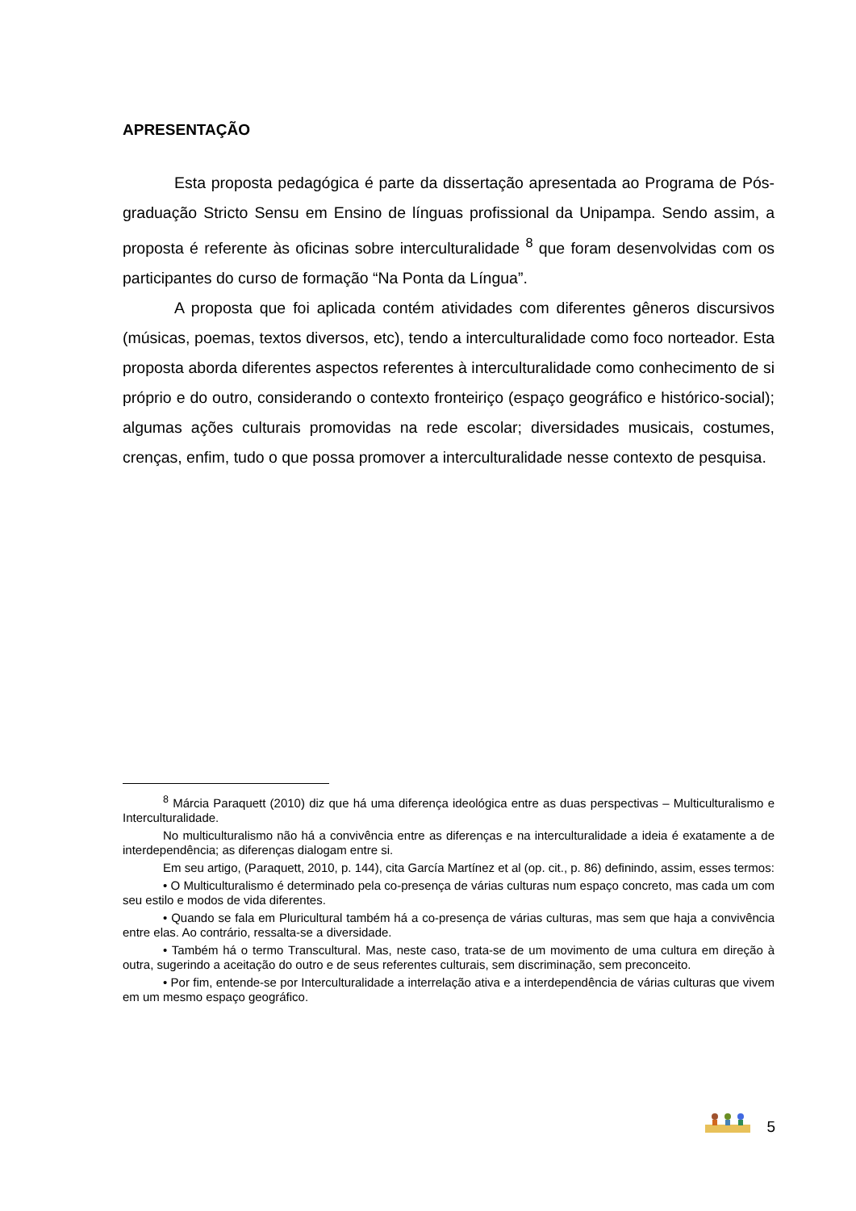APRESENTAÇÃO
Esta proposta pedagógica é parte da dissertação apresentada ao Programa de Pós-graduação Stricto Sensu em Ensino de línguas profissional da Unipampa. Sendo assim, a proposta é referente às oficinas sobre interculturalidade <sup>8</sup> que foram desenvolvidas com os participantes do curso de formação “Na Ponta da Língua”.
A proposta que foi aplicada contém atividades com diferentes gêneros discursivos (músicas, poemas, textos diversos, etc), tendo a interculturalidade como foco norteador. Esta proposta aborda diferentes aspectos referentes à interculturalidade como conhecimento de si próprio e do outro, considerando o contexto fronteiriço (espaço geográfico e histórico-social); algumas ações culturais promovidas na rede escolar; diversidades musicais, costumes, crenças, enfim, tudo o que possa promover a interculturalidade nesse contexto de pesquisa.
<sup>8</sup> Márcia Paraquett (2010) diz que há uma diferença ideológica entre as duas perspectivas – Multiculturalismo e Interculturalidade.
No multiculturalismo não há a convivência entre as diferenças e na interculturalidade a ideia é exatamente a de interdependência; as diferenças dialogam entre si.
Em seu artigo, (Paraquett, 2010, p. 144), cita García Martínez et al (op. cit., p. 86) definindo, assim, esses termos:
• O Multiculturalismo é determinado pela co-presença de várias culturas num espaço concreto, mas cada um com seu estilo e modos de vida diferentes.
• Quando se fala em Pluricultural também há a co-presença de várias culturas, mas sem que haja a convivência entre elas. Ao contrário, ressalta-se a diversidade.
• Também há o termo Transcultural. Mas, neste caso, trata-se de um movimento de uma cultura em direção à outra, sugerindo a aceitação do outro e de seus referentes culturais, sem discriminação, sem preconceito.
• Por fim, entende-se por Interculturalidade a interrelação ativa e a interdependência de várias culturas que vivem em um mesmo espaço geográfico.
5